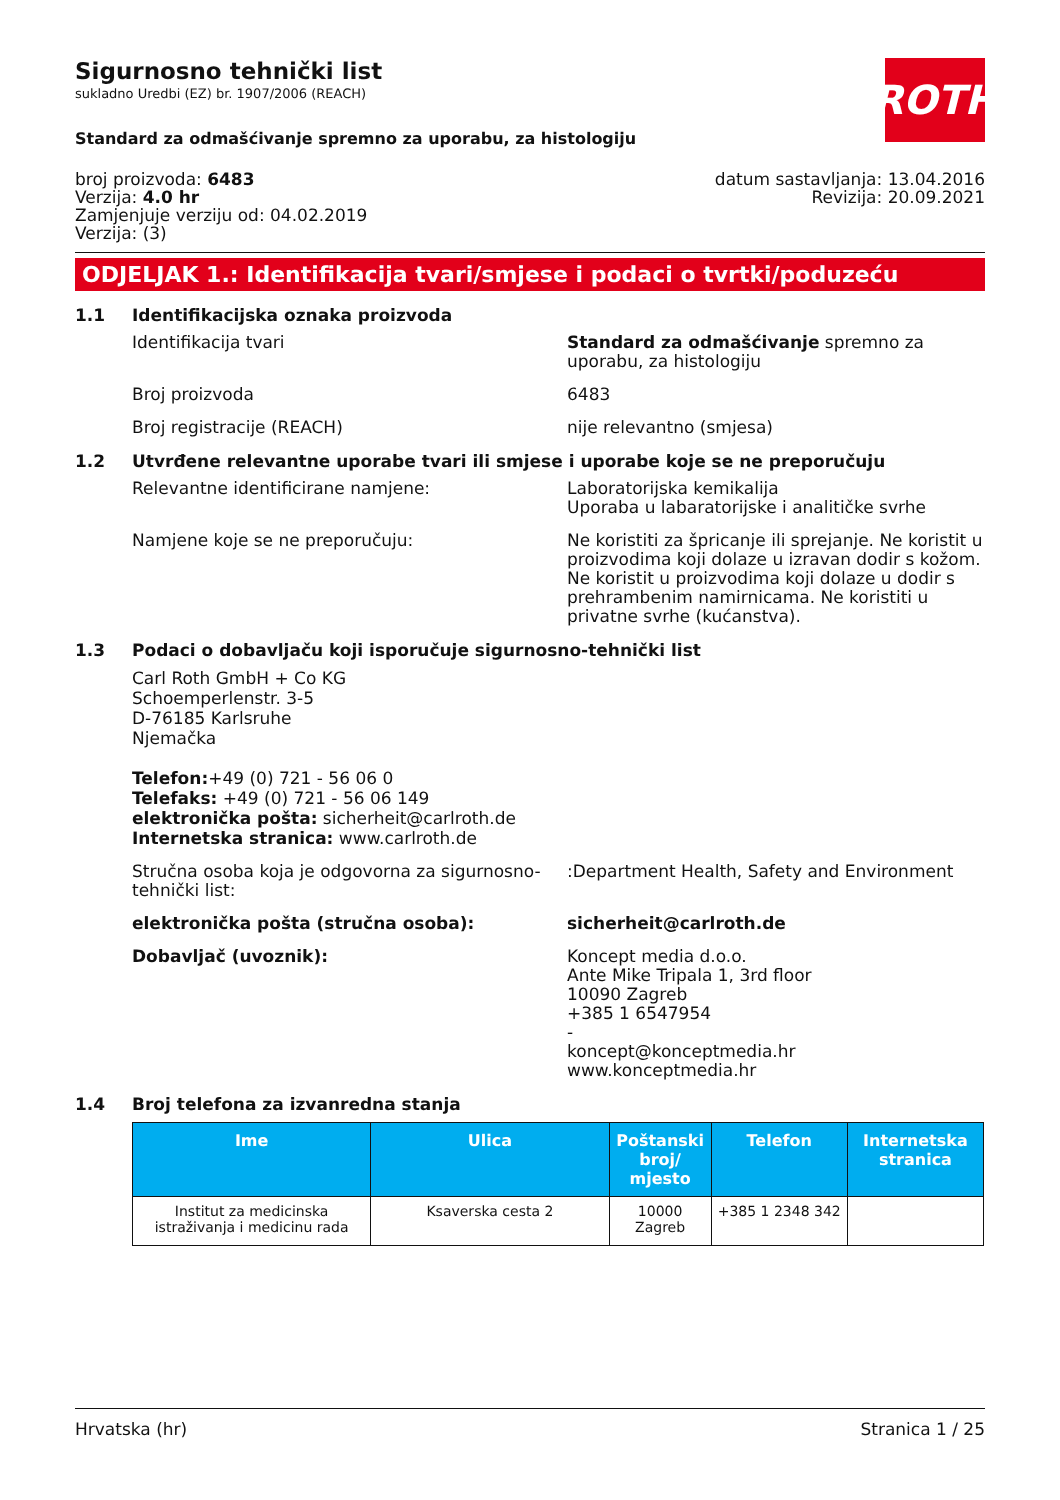ROTH
Sigurnosno tehnički list
sukladno Uredbi (EZ) br. 1907/2006 (REACH)
Standard za odmašćivanje spremno za uporabu, za histologiju
broj proizvoda: 6483
Verzija: 4.0 hr
Zamjenjuje verziju od: 04.02.2019
Verzija: (3)
datum sastavljanja: 13.04.2016
Revizija: 20.09.2021
ODJELJAK 1.: Identifikacija tvari/smjese i podaci o tvrtki/poduzeću
1.1 Identifikacijska oznaka proizvoda
Identifikacija tvari Standard za odmašćivanje spremno za uporabu, za histologiju
Broj proizvoda 6483
Broj registracije (REACH) nije relevantno (smjesa)
1.2 Utvrđene relevantne uporabe tvari ili smjese i uporabe koje se ne preporučuju
Relevantne identificirane namjene: Laboratorijska kemikalija
Uporaba u labaratorijske i analitičke svrhe
Namjene koje se ne preporučuju: Ne koristiti za špricanje ili sprejanje. Ne koristit u proizvodima koji dolaze u izravan dodir s kožom. Ne koristit u proizvodima koji dolaze u dodir s prehrambenim namirnicama. Ne koristiti u privatne svrhe (kućanstva).
1.3 Podaci o dobavljaču koji isporučuje sigurnosno-tehnički list
Carl Roth GmbH + Co KG
Schoemperlenstr. 3-5
D-76185 Karlsruhe
Njemačka
Telefon:+49 (0) 721 - 56 06 0
Telefaks: +49 (0) 721 - 56 06 149
elektronička pošta: sicherheit@carlroth.de
Internetska stranica: www.carlroth.de
Stručna osoba koja je odgovorna za sigurnosno-tehnički list:
:Department Health, Safety and Environment
elektronička pošta (stručna osoba): sicherheit@carlroth.de
Dobavljač (uvoznik): Koncept media d.o.o.
Ante Mike Tripala 1, 3rd floor
10090 Zagreb
+385 1 6547954
-
koncept@konceptmedia.hr
www.konceptmedia.hr
1.4 Broj telefona za izvanredna stanja
| Ime | Ulica | Poštanski broj/ mjesto | Telefon | Internetska stranica |
| --- | --- | --- | --- | --- |
| Institut za medicinska istraživanja i medicinu rada | Ksaverska cesta 2 | 10000 Zagreb | +385 1 2348 342 | |
Hrvatska (hr) Stranica 1 / 25